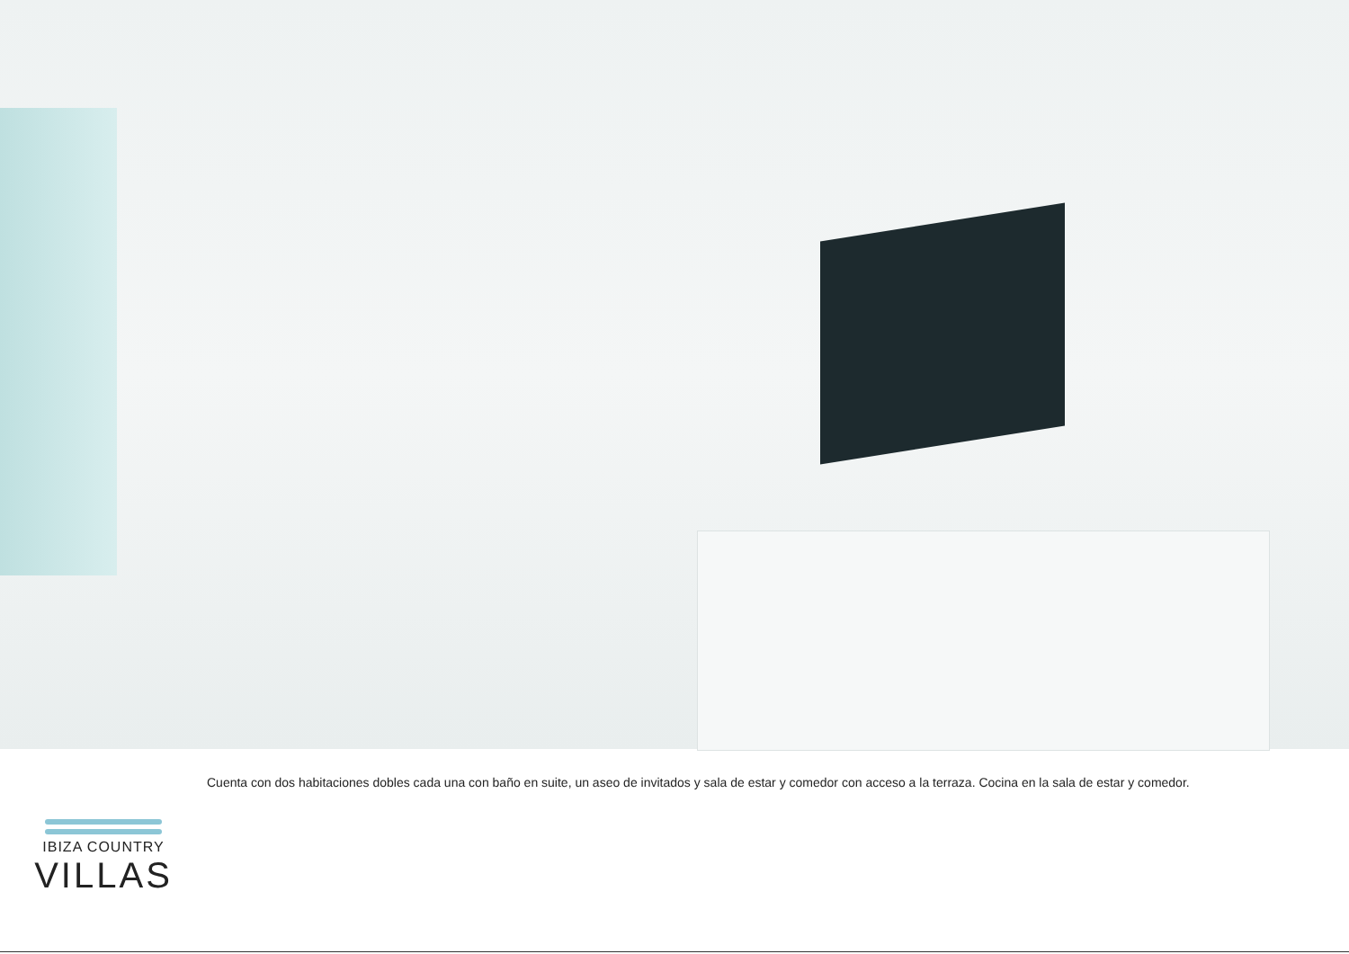IBIZA COUNTRY
VILLAS
Cuenta con dos habitaciones dobles cada una con baño en suite, un aseo de invitados y sala de estar y comedor con acceso a la terraza. Cocina en la sala de estar y comedor.